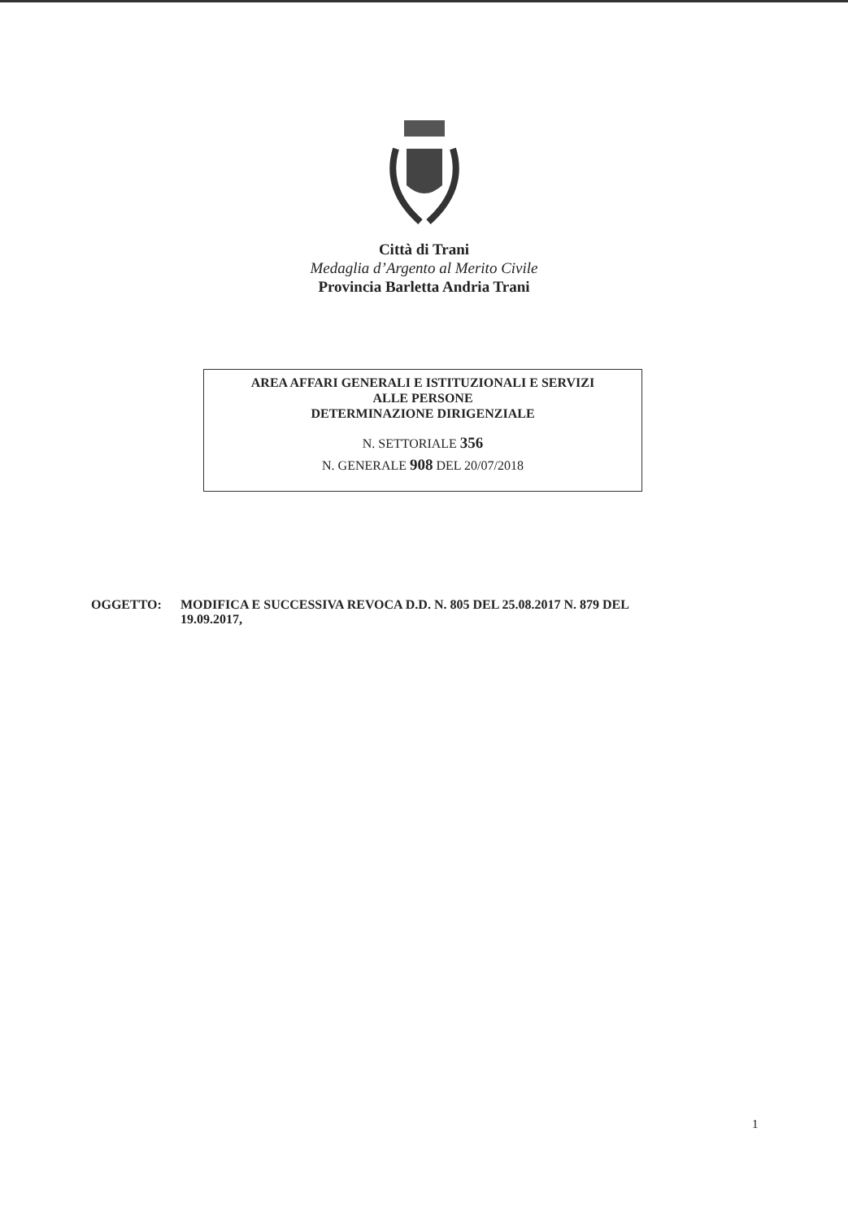Città di Trani
Medaglia d’Argento al Merito Civile
Provincia Barletta Andria Trani
AREA AFFARI GENERALI E ISTITUZIONALI E SERVIZI
ALLE PERSONE
DETERMINAZIONE DIRIGENZIALE
N. SETTORIALE 356
N. GENERALE 908 DEL 20/07/2018
OGGETTO: MODIFICA E SUCCESSIVA REVOCA D.D. N. 805 DEL 25.08.2017 N. 879 DEL
19.09.2017,
1